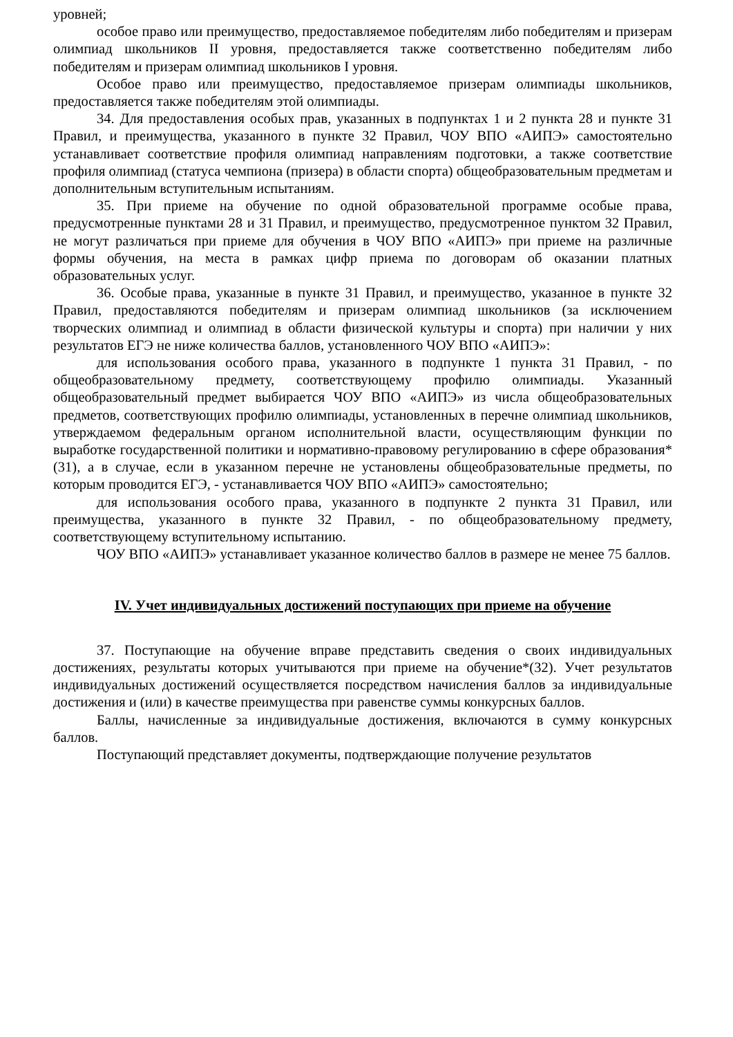уровней;
особое право или преимущество, предоставляемое победителям либо победителям и призерам олимпиад школьников II уровня, предоставляется также соответственно победителям либо победителям и призерам олимпиад школьников I уровня.
Особое право или преимущество, предоставляемое призерам олимпиады школьников, предоставляется также победителям этой олимпиады.
34. Для предоставления особых прав, указанных в подпунктах 1 и 2 пункта 28 и пункте 31 Правил, и преимущества, указанного в пункте 32 Правил, ЧОУ ВПО «АИПЭ» самостоятельно устанавливает соответствие профиля олимпиад направлениям подготовки, а также соответствие профиля олимпиад (статуса чемпиона (призера) в области спорта) общеобразовательным предметам и дополнительным вступительным испытаниям.
35. При приеме на обучение по одной образовательной программе особые права, предусмотренные пунктами 28 и 31 Правил, и преимущество, предусмотренное пунктом 32 Правил, не могут различаться при приеме для обучения в ЧОУ ВПО «АИПЭ» при приеме на различные формы обучения, на места в рамках цифр приема по договорам об оказании платных образовательных услуг.
36. Особые права, указанные в пункте 31 Правил, и преимущество, указанное в пункте 32 Правил, предоставляются победителям и призерам олимпиад школьников (за исключением творческих олимпиад и олимпиад в области физической культуры и спорта) при наличии у них результатов ЕГЭ не ниже количества баллов, установленного ЧОУ ВПО «АИПЭ»:
для использования особого права, указанного в подпункте 1 пункта 31 Правил, - по общеобразовательному предмету, соответствующему профилю олимпиады. Указанный общеобразовательный предмет выбирается ЧОУ ВПО «АИПЭ» из числа общеобразовательных предметов, соответствующих профилю олимпиады, установленных в перечне олимпиад школьников, утверждаемом федеральным органом исполнительной власти, осуществляющим функции по выработке государственной политики и нормативно-правовому регулированию в сфере образования*(31), а в случае, если в указанном перечне не установлены общеобразовательные предметы, по которым проводится ЕГЭ, - устанавливается ЧОУ ВПО «АИПЭ» самостоятельно;
для использования особого права, указанного в подпункте 2 пункта 31 Правил, или преимущества, указанного в пункте 32 Правил, - по общеобразовательному предмету, соответствующему вступительному испытанию.
ЧОУ ВПО «АИПЭ» устанавливает указанное количество баллов в размере не менее 75 баллов.
IV. Учет индивидуальных достижений поступающих при приеме на обучение
37. Поступающие на обучение вправе представить сведения о своих индивидуальных достижениях, результаты которых учитываются при приеме на обучение*(32). Учет результатов индивидуальных достижений осуществляется посредством начисления баллов за индивидуальные достижения и (или) в качестве преимущества при равенстве суммы конкурсных баллов.
Баллы, начисленные за индивидуальные достижения, включаются в сумму конкурсных баллов.
Поступающий представляет документы, подтверждающие получение результатов